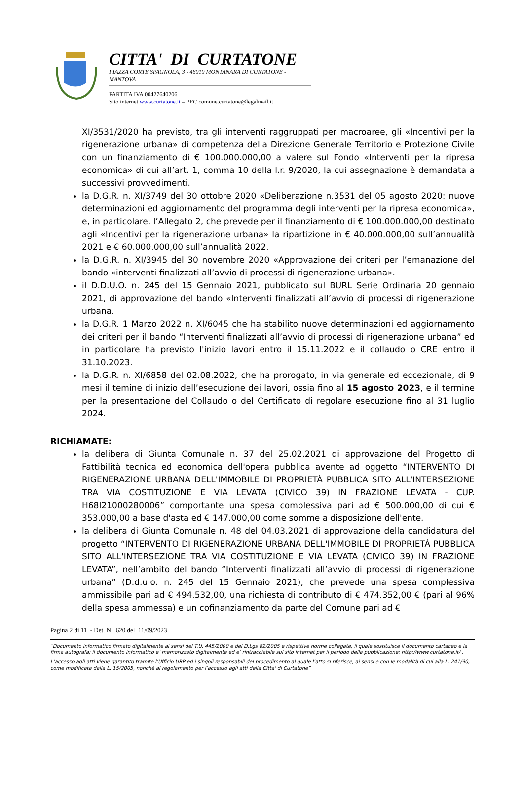CITTA' DI CURTATONE
PIAZZA CORTE SPAGNOLA, 3 - 46010 MONTANARA DI CURTATONE - MANTOVA
PARTITA IVA 00427640206
Sito internet www.curtatone.it – PEC comune.curtatone@legalmail.it
XI/3531/2020 ha previsto, tra gli interventi raggruppati per macroaree, gli «Incentivi per la rigenerazione urbana» di competenza della Direzione Generale Territorio e Protezione Civile con un finanziamento di € 100.000.000,00 a valere sul Fondo «Interventi per la ripresa economica» di cui all’art. 1, comma 10 della l.r. 9/2020, la cui assegnazione è demandata a successivi provvedimenti.
la D.G.R. n. XI/3749 del 30 ottobre 2020 «Deliberazione n.3531 del 05 agosto 2020: nuove determinazioni ed aggiornamento del programma degli interventi per la ripresa economica», e, in particolare, l’Allegato 2, che prevede per il finanziamento di € 100.000.000,00 destinato agli «Incentivi per la rigenerazione urbana» la ripartizione in € 40.000.000,00 sull’annualità 2021 e € 60.000.000,00 sull’annualità 2022.
la D.G.R. n. XI/3945 del 30 novembre 2020 «Approvazione dei criteri per l’emanazione del bando «interventi finalizzati all’avvio di processi di rigenerazione urbana».
il D.D.U.O. n. 245 del 15 Gennaio 2021, pubblicato sul BURL Serie Ordinaria 20 gennaio 2021, di approvazione del bando «Interventi finalizzati all’avvio di processi di rigenerazione urbana.
la D.G.R. 1 Marzo 2022 n. XI/6045 che ha stabilito nuove determinazioni ed aggiornamento dei criteri per il bando “Interventi finalizzati all’avvio di processi di rigenerazione urbana” ed in particolare ha previsto l'inizio lavori entro il 15.11.2022 e il collaudo o CRE entro il 31.10.2023.
la D.G.R. n. XI/6858 del 02.08.2022, che ha prorogato, in via generale ed eccezionale, di 9 mesi il temine di inizio dell’esecuzione dei lavori, ossia fino al 15 agosto 2023, e il termine per la presentazione del Collaudo o del Certificato di regolare esecuzione fino al 31 luglio 2024.
RICHIAMATE:
la delibera di Giunta Comunale n. 37 del 25.02.2021 di approvazione del Progetto di Fattibilità tecnica ed economica dell'opera pubblica avente ad oggetto “INTERVENTO DI RIGENERAZIONE URBANA DELL'IMMOBILE DI PROPRIETÀ PUBBLICA SITO ALL'INTERSEZIONE TRA VIA COSTITUZIONE E VIA LEVATA (CIVICO 39) IN FRAZIONE LEVATA - CUP. H68I21000280006” comportante una spesa complessiva pari ad € 500.000,00 di cui € 353.000,00 a base d'asta ed € 147.000,00 come somme a disposizione dell'ente.
la delibera di Giunta Comunale n. 48 del 04.03.2021 di approvazione della candidatura del progetto “INTERVENTO DI RIGENERAZIONE URBANA DELL'IMMOBILE DI PROPRIETÀ PUBBLICA SITO ALL'INTERSEZIONE TRA VIA COSTITUZIONE E VIA LEVATA (CIVICO 39) IN FRAZIONE LEVATA”, nell’ambito del bando “Interventi finalizzati all’avvio di processi di rigenerazione urbana” (D.d.u.o. n. 245 del 15 Gennaio 2021), che prevede una spesa complessiva ammissibile pari ad € 494.532,00, una richiesta di contributo di € 474.352,00 € (pari al 96% della spesa ammessa) e un cofinanziamento da parte del Comune pari ad €
Pagina 2 di 11 - Det. N. 620 del 11/09/2023
“Documento informatico firmato digitalmente ai sensi del T.U. 445/2000 e del D.Lgs 82/2005 e rispettive norme collegate, il quale sostituisce il documento cartaceo e la firma autografa; il documento informatico e’ memorizzato digitalmente ed e’ rintracciabile sul sito internet per il periodo della pubblicazione: http://www.curtatone.it/ .
L’accesso agli atti viene garantito tramite l’Ufficio URP ed i singoli responsabili del procedimento al quale l’atto si riferisce, ai sensi e con le modalità di cui alla L. 241/90, come modificata dalla L. 15/2005, nonché al regolamento per l’accesso agli atti della Citta' di Curtatone”